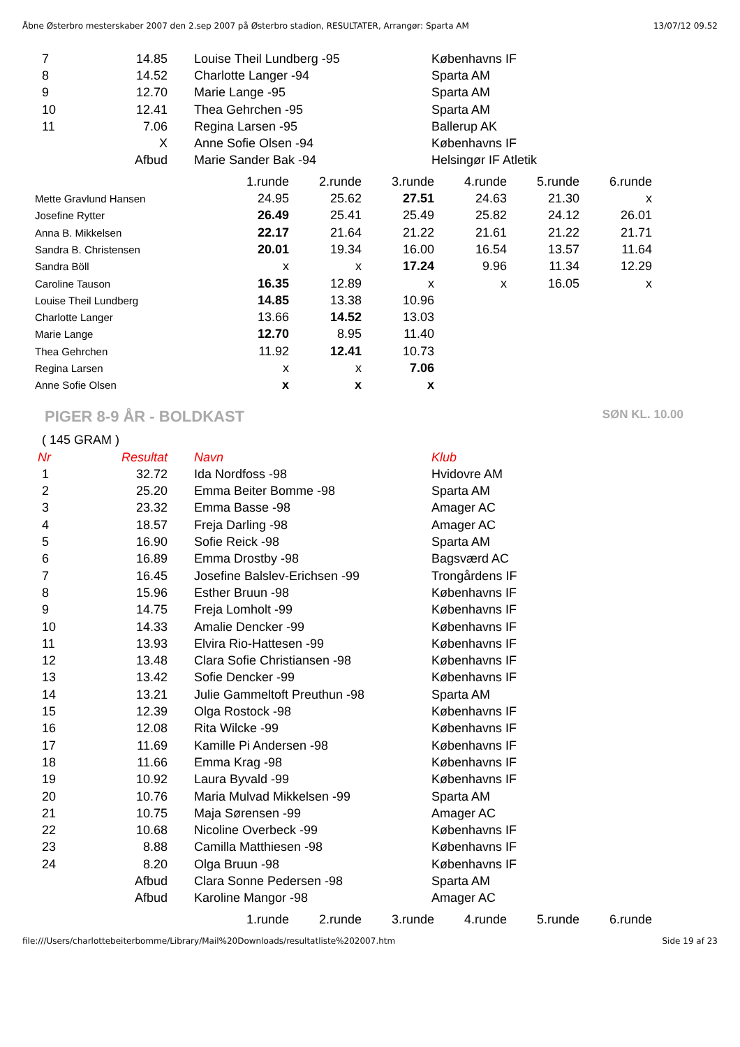Åbne Østerbro mesterskaber 2007 den 2.sep 2007 på Østerbro stadion, RESULTATER, Arrangør: Sparta AM 13/07/12 09.52
| 7 | 14.85 | Louise Theil Lundberg -95 | Københavns IF |
| 8 | 14.52 | Charlotte Langer -94 | Sparta AM |
| 9 | 12.70 | Marie Lange -95 | Sparta AM |
| 10 | 12.41 | Thea Gehrchen -95 | Sparta AM |
| 11 | 7.06 | Regina Larsen -95 | Ballerup AK |
| | X | Anne Sofie Olsen -94 | Københavns IF |
| | Afbud | Marie Sander Bak -94 | Helsingør IF Atletik |
| | 1.runde | 2.runde | 3.runde | 4.runde | 5.runde | 6.runde |
| Mette Gravlund Hansen | 24.95 | 25.62 | 27.51 | 24.63 | 21.30 | x |
| Josefine Rytter | 26.49 | 25.41 | 25.49 | 25.82 | 24.12 | 26.01 |
| Anna B. Mikkelsen | 22.17 | 21.64 | 21.22 | 21.61 | 21.22 | 21.71 |
| Sandra B. Christensen | 20.01 | 19.34 | 16.00 | 16.54 | 13.57 | 11.64 |
| Sandra Böll | x | x | 17.24 | 9.96 | 11.34 | 12.29 |
| Caroline Tauson | 16.35 | 12.89 | x | x | 16.05 | x |
| Louise Theil Lundberg | 14.85 | 13.38 | 10.96 | | | |
| Charlotte Langer | 13.66 | 14.52 | 13.03 | | | |
| Marie Lange | 12.70 | 8.95 | 11.40 | | | |
| Thea Gehrchen | 11.92 | 12.41 | 10.73 | | | |
| Regina Larsen | x | x | 7.06 | | | |
| Anne Sofie Olsen | x | x | x | | | |
PIGER 8-9 ÅR - BOLDKAST SØN KL. 10.00
( 145 GRAM )
| Nr | Resultat | Navn | Klub |
| --- | --- | --- | --- |
| 1 | 32.72 | Ida Nordfoss -98 | Hvidovre AM |
| 2 | 25.20 | Emma Beiter Bomme -98 | Sparta AM |
| 3 | 23.32 | Emma Basse -98 | Amager AC |
| 4 | 18.57 | Freja Darling -98 | Amager AC |
| 5 | 16.90 | Sofie Reick -98 | Sparta AM |
| 6 | 16.89 | Emma Drostby -98 | Bagsværd AC |
| 7 | 16.45 | Josefine Balslev-Erichsen -99 | Trongårdens IF |
| 8 | 15.96 | Esther Bruun -98 | Københavns IF |
| 9 | 14.75 | Freja Lomholt -99 | Københavns IF |
| 10 | 14.33 | Amalie Dencker -99 | Københavns IF |
| 11 | 13.93 | Elvira Rio-Hattesen -99 | Københavns IF |
| 12 | 13.48 | Clara Sofie Christiansen -98 | Københavns IF |
| 13 | 13.42 | Sofie Dencker -99 | Københavns IF |
| 14 | 13.21 | Julie Gammeltoft Preuthun -98 | Sparta AM |
| 15 | 12.39 | Olga Rostock -98 | Københavns IF |
| 16 | 12.08 | Rita Wilcke -99 | Københavns IF |
| 17 | 11.69 | Kamille Pi Andersen -98 | Københavns IF |
| 18 | 11.66 | Emma Krag -98 | Københavns IF |
| 19 | 10.92 | Laura Byvald -99 | Københavns IF |
| 20 | 10.76 | Maria Mulvad Mikkelsen -99 | Sparta AM |
| 21 | 10.75 | Maja Sørensen -99 | Amager AC |
| 22 | 10.68 | Nicoline Overbeck -99 | Københavns IF |
| 23 | 8.88 | Camilla Matthiesen -98 | Københavns IF |
| 24 | 8.20 | Olga Bruun -98 | Københavns IF |
| | Afbud | Clara Sonne Pedersen -98 | Sparta AM |
| | Afbud | Karoline Mangor -98 | Amager AC |
| | 1.runde | 2.runde | 3.runde | 4.runde | 5.runde | 6.runde |
file:///Users/charlottebeiterbomme/Library/Mail%20Downloads/resultatliste%202007.htm Side 19 af 23